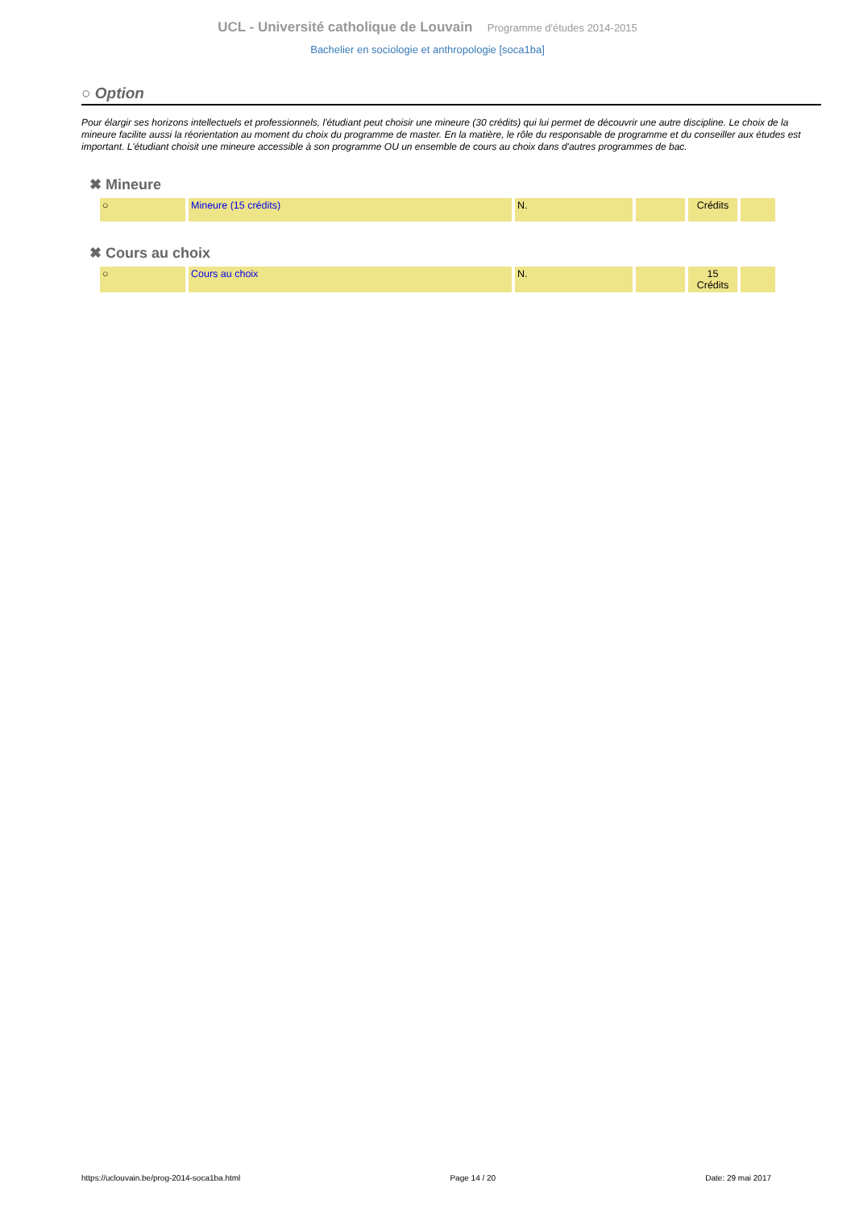UCL - Université catholique de Louvain Programme d'études 2014-2015
Bachelier en sociologie et anthropologie [soca1ba]
○ Option
Pour élargir ses horizons intellectuels et professionnels, l'étudiant peut choisir une mineure (30 crédits) qui lui permet de découvrir une autre discipline. Le choix de la mineure facilite aussi la réorientation au moment du choix du programme de master. En la matière, le rôle du responsable de programme et du conseiller aux études est important. L'étudiant choisit une mineure accessible à son programme OU un ensemble de cours au choix dans d'autres programmes de bac.
✖ Mineure
| ○ | Mineure (15 crédits) | N. | | Crédits | |
✖ Cours au choix
| ○ | Cours au choix | N. | | 15 Crédits | |
https://uclouvain.be/prog-2014-soca1ba.html Page 14 / 20 Date: 29 mai 2017